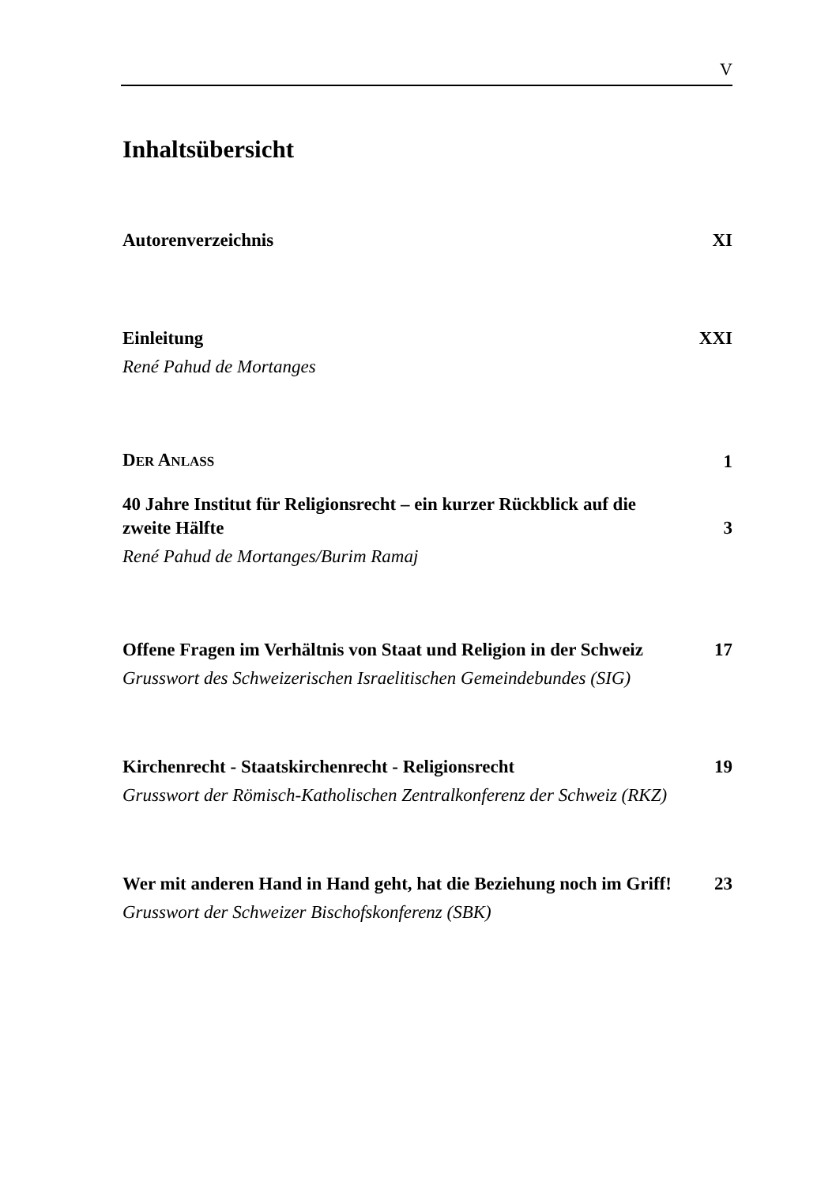V
Inhaltsübersicht
Autorenverzeichnis XI
Einleitung XXI
René Pahud de Mortanges
DER ANLASS 1
40 Jahre Institut für Religionsrecht – ein kurzer Rückblick auf die zweite Hälfte 3
René Pahud de Mortanges/Burim Ramaj
Offene Fragen im Verhältnis von Staat und Religion in der Schweiz 17
Grusswort des Schweizerischen Israelitischen Gemeindebundes (SIG)
Kirchenrecht - Staatskirchenrecht - Religionsrecht 19
Grusswort der Römisch-Katholischen Zentralkonferenz der Schweiz (RKZ)
Wer mit anderen Hand in Hand geht, hat die Beziehung noch im Griff! 23
Grusswort der Schweizer Bischofskonferenz (SBK)